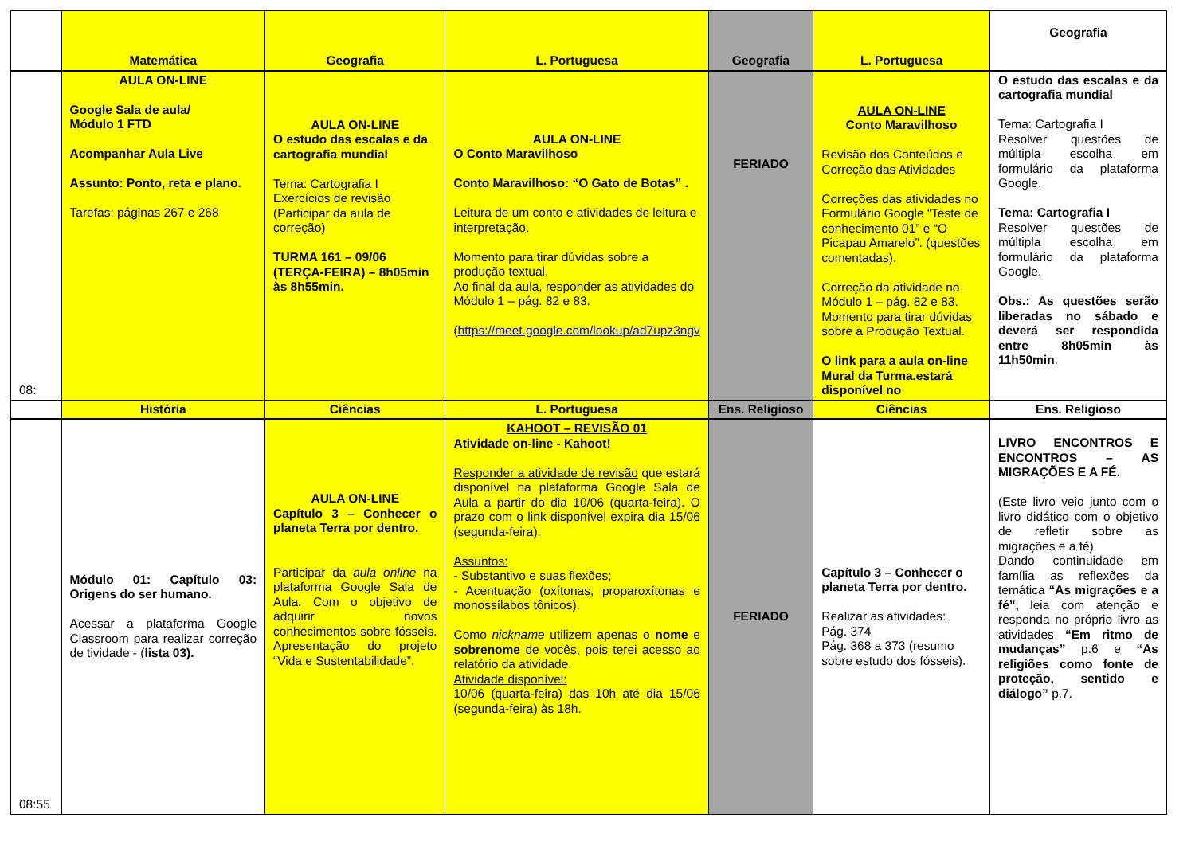| | Matemática | Geografia | L. Portuguesa | Geografia | L. Portuguesa | Geografia |
| --- | --- | --- | --- | --- | --- | --- |
| 08: | AULA ON-LINE Google Sala de aula/ Módulo 1 FTD Acompanhar Aula Live Assunto: Ponto, reta e plano. Tarefas: páginas 267 e 268 | AULA ON-LINE O estudo das escalas e da cartografia mundial Tema: Cartografia I Exercícios de revisão (Participar da aula de correção) TURMA 161 – 09/06 (TERÇA-FEIRA) – 8h05min às 8h55min. | AULA ON-LINE O Conto Maravilhoso Conto Maravilhoso: “O Gato de Botas” . Leitura de um conto e atividades de leitura e interpretação. Momento para tirar dúvidas sobre a produção textual. Ao final da aula, responder as atividades do Módulo 1 – pág. 82 e 83. ( https://meet.google.com/lookup/ad7upz3ngv | FERIADO | AULA ON-LINE Conto Maravilhoso Revisão dos Conteúdos e Correção das Atividades Correções das atividades no Formulário Google “Teste de conhecimento 01” e “O Picapau Amarelo”. (questões comentadas). Correção da atividade no Módulo 1 – pág. 82 e 83. Momento para tirar dúvidas sobre a Produção Textual. O link para a aula on-line Mural da Turma.estará disponível no | O estudo das escalas e da cartografia mundial Tema: Cartografia I Resolver questões de múltipla escolha em formulário da plataforma Google. Tema: Cartografia I Resolver questões de múltipla escolha em formulário da plataforma Google. Obs.: As questões serão liberadas no sábado e deverá ser respondida entre 8h05min às 11h50min . |
| | História | Ciências | L. Portuguesa | Ens. Religioso | Ciências | Ens. Religioso |
| 08:55 | Módulo 01: Capítulo 03: Origens do ser humano. Acessar a plataforma Google Classroom para realizar correção de tividade - ( lista 03). | AULA ON-LINE Capítulo 3 – Conhecer o planeta Terra por dentro. Participar da aula online na plataforma Google Sala de Aula. Com o objetivo de adquirir novos conhecimentos sobre fósseis. Apresentação do projeto “Vida e Sustentabilidade”. | KAHOOT – REVISÃO 01 Atividade on-line - Kahoot! Responder a atividade de revisão que estará disponível na plataforma Google Sala de Aula a partir do dia 10/06 (quarta-feira). O prazo com o link disponível expira dia 15/06 (segunda-feira). Assuntos: - Substantivo e suas flexões; - Acentuação (oxítonas, proparoxítonas e monossílabos tônicos). Como nickname utilizem apenas o nome e sobrenome de vocês, pois terei acesso ao relatório da atividade. Atividade disponível: 10/06 (quarta-feira) das 10h até dia 15/06 (segunda-feira) às 18h. | FERIADO | Capítulo 3 – Conhecer o planeta Terra por dentro. Realizar as atividades: Pág. 374 Pág. 368 a 373 (resumo sobre estudo dos fósseis). | LIVRO ENCONTROS E ENCONTROS – AS MIGRAÇÕES E A FÉ. (Este livro veio junto com o livro didático com o objetivo de refletir sobre as migrações e a fé) Dando continuidade em família as reflexões da temática “As migrações e a fé”, leia com atenção e responda no próprio livro as atividades “Em ritmo de mudanças” p.6 e “As religiões como fonte de proteção, sentido e diálogo” p.7. |